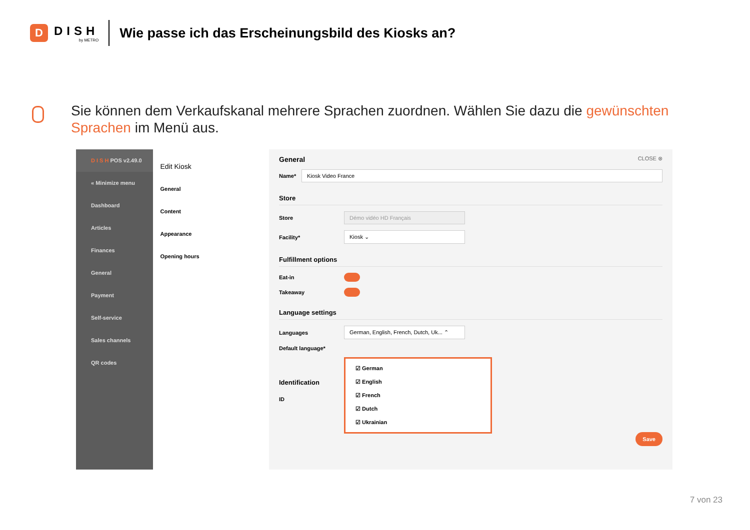D
DISH
by METRO
Wie passe ich das Erscheinungsbild des Kiosks an?
Sie können dem Verkaufskanal mehrere Sprachen zuordnen. Wählen Sie dazu die gewünschten Sprachen im Menü aus.
D I S H POS v2.49.0
« Minimize menu
Dashboard
Articles
Finances
General
Payment
Self-service
Sales channels
QR codes
Edit Kiosk
General
Content
Appearance
Opening hours
General CLOSE ⊗
Name*
Kiosk Video France
Store
Store
Démo vidéo HD Français
Facility*
Kiosk ⌄
Fulfillment options
Eat-in
Takeaway
Language settings
Languages
German, English, French, Dutch, Uk... ⌃
Default language*
☑ German
☑ English
☑ French
☑ Dutch
☑ Ukrainian
Identification
ID
Save
7 von 23